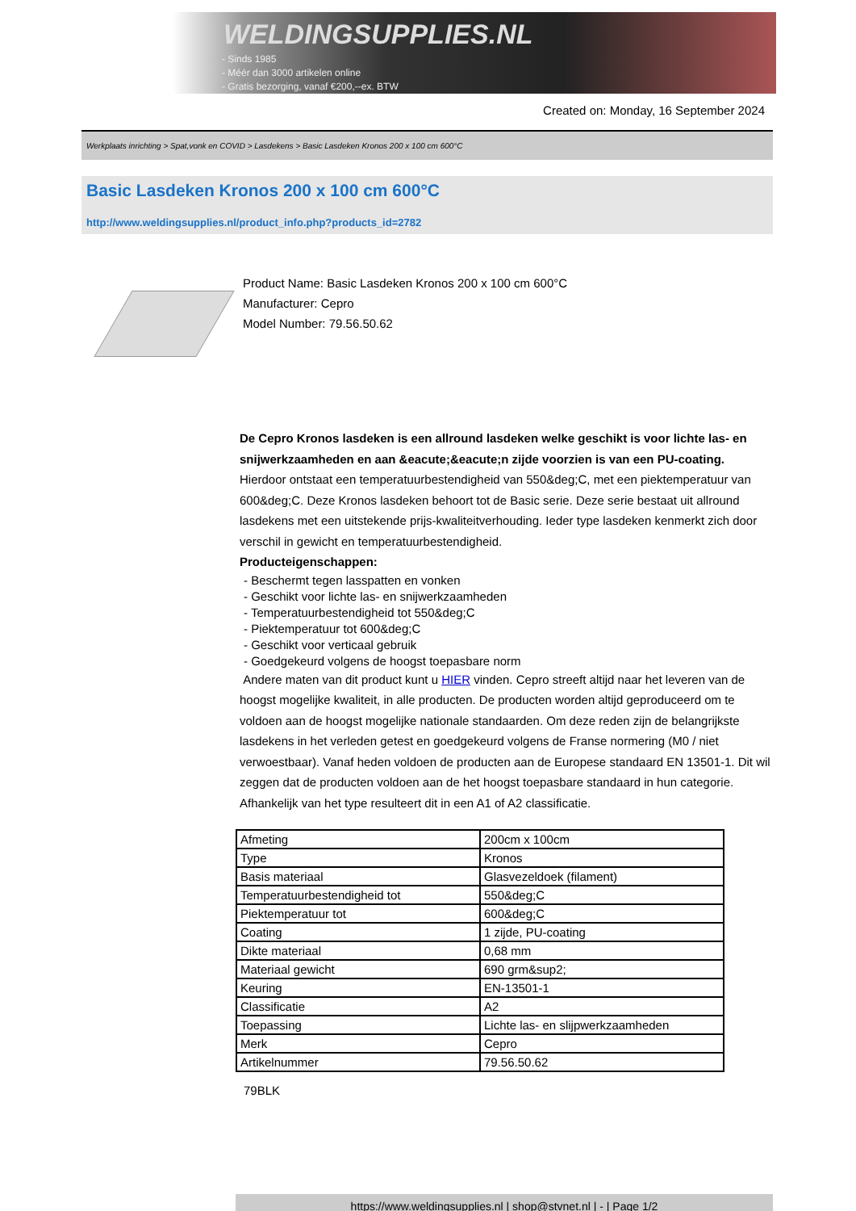WELDINGSUPPLIES.NL
- Sinds 1985
- Méér dan 3000 artikelen online
- Gratis bezorging, vanaf €200,--ex. BTW
Created on: Monday, 16 September 2024
Werkplaats inrichting > Spat,vonk en COVID > Lasdekens > Basic Lasdeken Kronos 200 x 100 cm 600°C
Basic Lasdeken Kronos 200 x 100 cm 600°C
http://www.weldingsupplies.nl/product_info.php?products_id=2782
Product Name: Basic Lasdeken Kronos 200 x 100 cm 600°C
Manufacturer: Cepro
Model Number: 79.56.50.62
De Cepro Kronos lasdeken is een allround lasdeken welke geschikt is voor lichte las- en snijwerkzaamheden en aan &eacute;&eacute;n zijde voorzien is van een PU-coating. Hierdoor ontstaat een temperatuurbestendigheid van 550&deg;C, met een piektemperatuur van 600&deg;C. Deze Kronos lasdeken behoort tot de Basic serie. Deze serie bestaat uit allround lasdekens met een uitstekende prijs-kwaliteitverhouding. Ieder type lasdeken kenmerkt zich door verschil in gewicht en temperatuurbestendigheid.
Producteigenschappen:
- Beschermt tegen lasspatten en vonken
- Geschikt voor lichte las- en snijwerkzaamheden
- Temperatuurbestendigheid tot 550&deg;C
- Piektemperatuur tot 600&deg;C
- Geschikt voor verticaal gebruik
- Goedgekeurd volgens de hoogst toepasbare norm
Andere maten van dit product kunt u HIER vinden. Cepro streeft altijd naar het leveren van de hoogst mogelijke kwaliteit, in alle producten. De producten worden altijd geproduceerd om te voldoen aan de hoogst mogelijke nationale standaarden. Om deze reden zijn de belangrijkste lasdekens in het verleden getest en goedgekeurd volgens de Franse normering (M0 / niet verwoestbaar). Vanaf heden voldoen de producten aan de Europese standaard EN 13501-1. Dit wil zeggen dat de producten voldoen aan de het hoogst toepasbare standaard in hun categorie. Afhankelijk van het type resulteert dit in een A1 of A2 classificatie.
| Afmeting | 200cm x 100cm |
| Type | Kronos |
| Basis materiaal | Glasvezeldoek (filament) |
| Temperatuurbestendigheid tot | 550&deg;C |
| Piektemperatuur tot | 600&deg;C |
| Coating | 1 zijde, PU-coating |
| Dikte materiaal | 0,68 mm |
| Materiaal gewicht | 690 grm&sup2; |
| Keuring | EN-13501-1 |
| Classificatie | A2 |
| Toepassing | Lichte las- en slijpwerkzaamheden |
| Merk | Cepro |
| Artikelnummer | 79.56.50.62 |
79BLK
https://www.weldingsupplies.nl | shop@stvnet.nl | - | Page 1/2